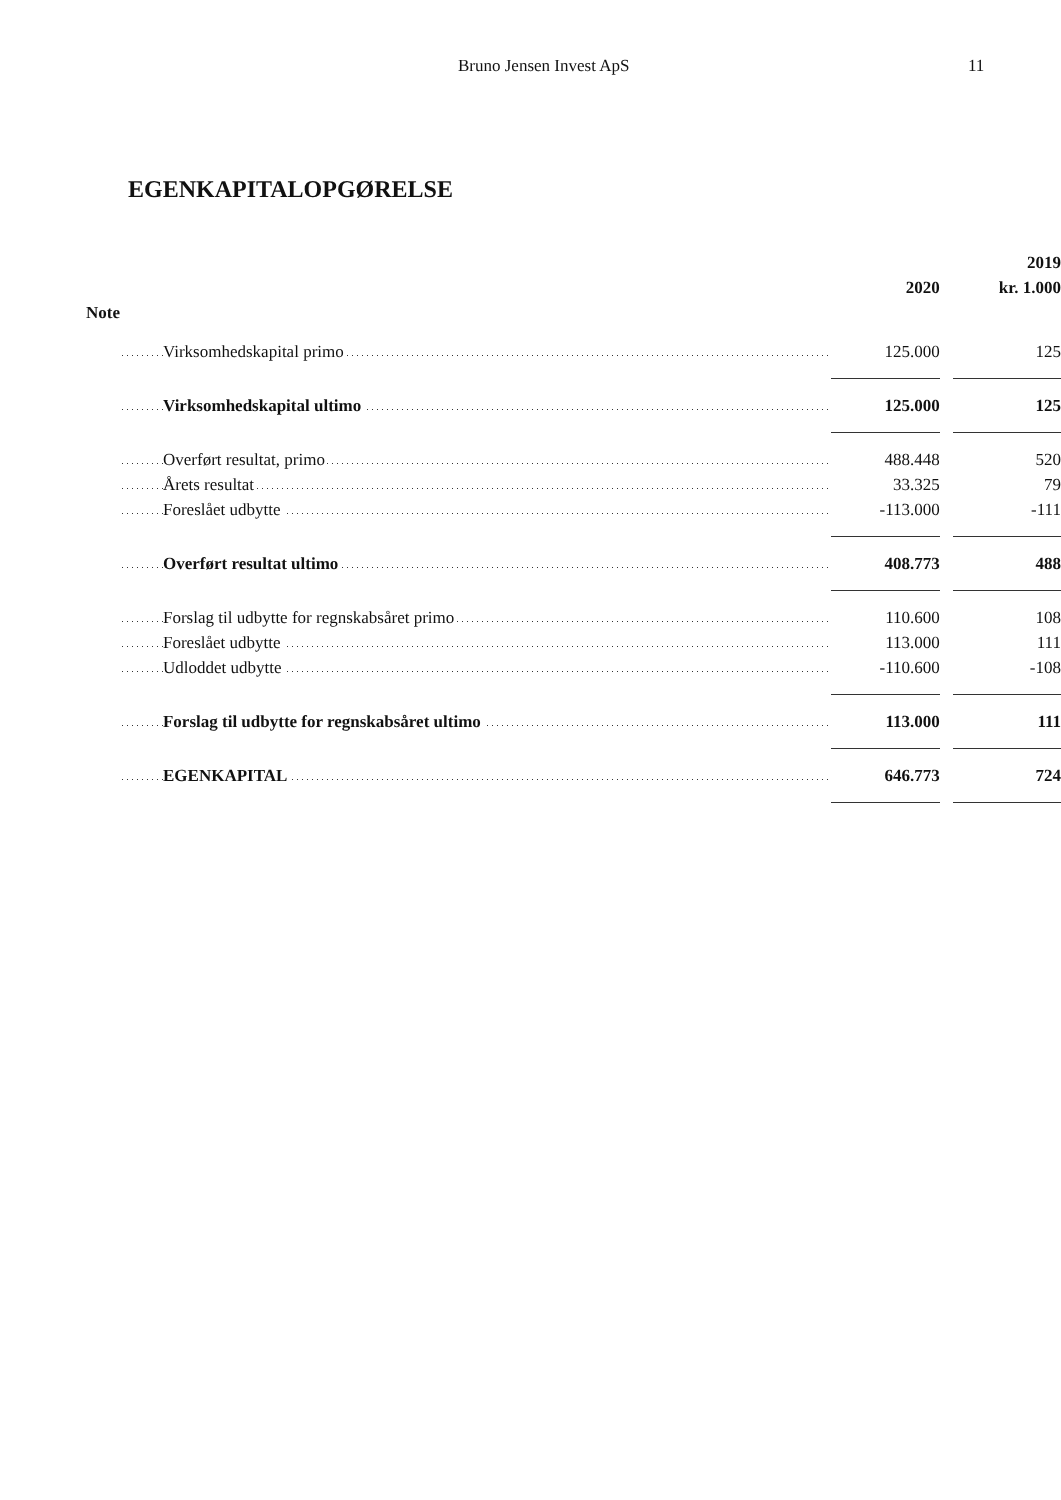Bruno Jensen Invest ApS 11
EGENKAPITALOPGØRELSE
| | | | | 2019 |
| --- | --- | --- | --- | --- |
| | | 2020 | | kr. 1.000 |
| Note | | | | |
| | Virksomhedskapital primo | 125.000 | | 125 |
| | Virksomhedskapital ultimo | 125.000 | | 125 |
| | Overført resultat, primo | 488.448 | | 520 |
| | Årets resultat | 33.325 | | 79 |
| | Foreslået udbytte | -113.000 | | -111 |
| | Overført resultat ultimo | 408.773 | | 488 |
| | Forslag til udbytte for regnskabsåret primo | 110.600 | | 108 |
| | Foreslået udbytte | 113.000 | | 111 |
| | Udloddet udbytte | -110.600 | | -108 |
| | Forslag til udbytte for regnskabsåret ultimo | 113.000 | | 111 |
| | EGENKAPITAL | 646.773 | | 724 |